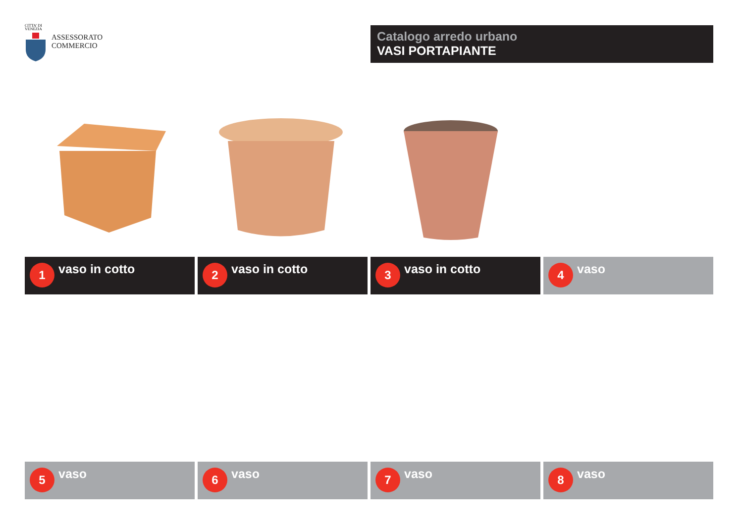CITTA' DI
VENEZIA
ASSESSORATO
COMMERCIO
Catalogo arredo urbano
VASI PORTAPIANTE
1
vaso in cotto
2
vaso in cotto
3
vaso in cotto
4
vaso
5
vaso
6
vaso
7
vaso
8
vaso